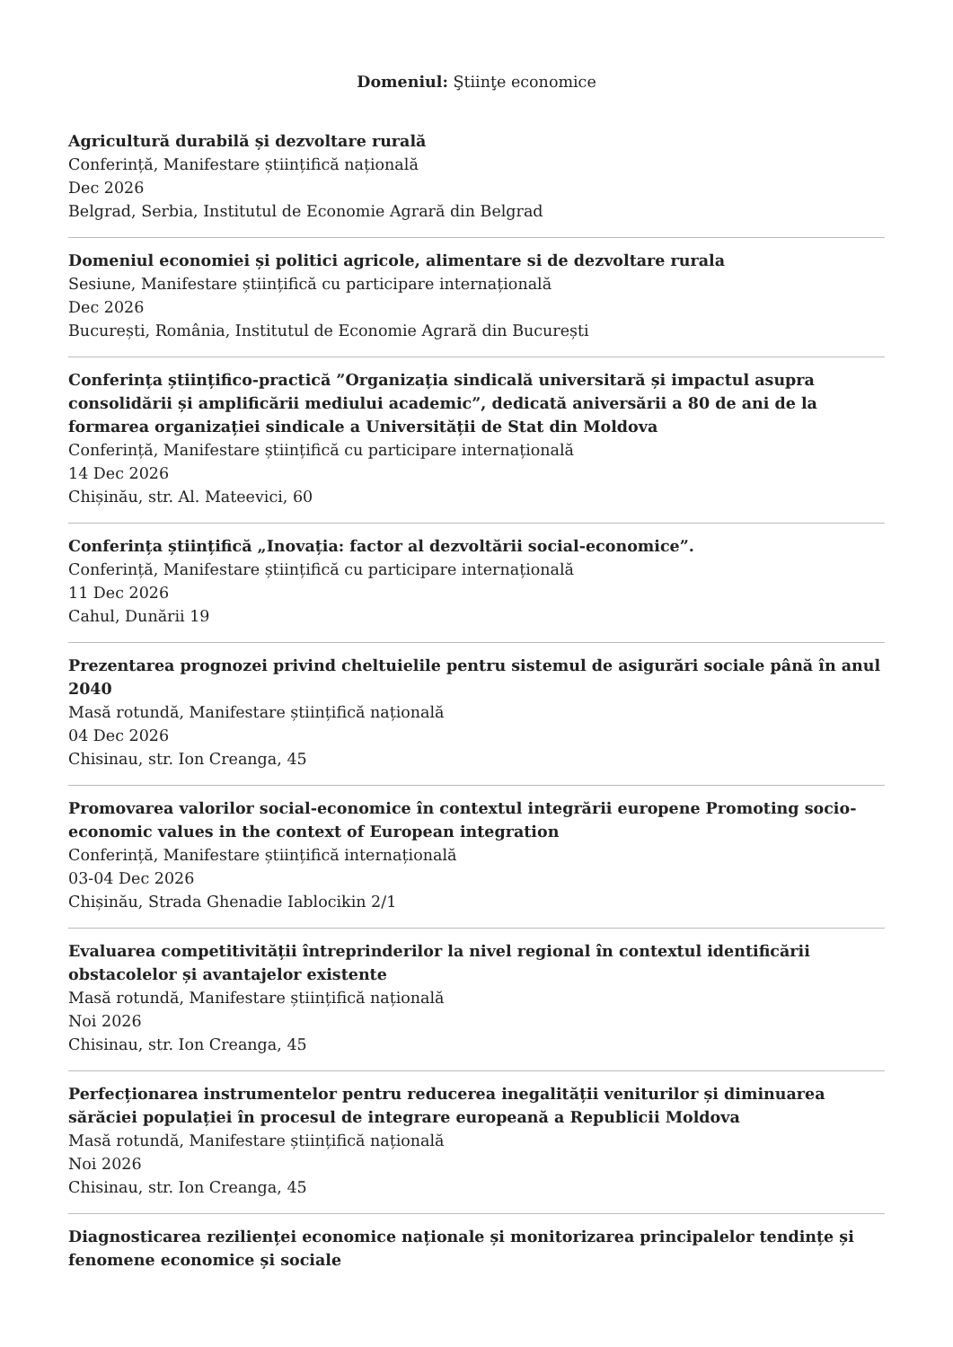Domeniul: Ştiinţe economice
Agricultură durabilă și dezvoltare rurală
Conferință, Manifestare științifică națională
Dec 2026
Belgrad, Serbia, Institutul de Economie Agrară din Belgrad
Domeniul economiei și politici agricole, alimentare si de dezvoltare rurala
Sesiune, Manifestare științifică cu participare internațională
Dec 2026
București, România, Institutul de Economie Agrară din București
Conferința științifico-practică ”Organizația sindicală universitară și impactul asupra consolidării și amplificării mediului academic”, dedicată aniversării a 80 de ani de la formarea organizației sindicale a Universității de Stat din Moldova
Conferință, Manifestare științifică cu participare internațională
14 Dec 2026
Chișinău, str. Al. Mateevici, 60
Conferința științifică „Inovația: factor al dezvoltării social-economice”.
Conferință, Manifestare științifică cu participare internațională
11 Dec 2026
Cahul, Dunării 19
Prezentarea prognozei privind cheltuielile pentru sistemul de asigurări sociale până în anul 2040
Masă rotundă, Manifestare științifică națională
04 Dec 2026
Chisinau, str. Ion Creanga, 45
Promovarea valorilor social-economice în contextul integrării europene Promoting socio-economic values in the context of European integration
Conferință, Manifestare științifică internațională
03-04 Dec 2026
Chișinău, Strada Ghenadie Iablocikin 2/1
Evaluarea competitivității întreprinderilor la nivel regional în contextul identificării obstacolelor și avantajelor existente
Masă rotundă, Manifestare științifică națională
Noi 2026
Chisinau, str. Ion Creanga, 45
Perfecționarea instrumentelor pentru reducerea inegalității veniturilor și diminuarea sărăciei populației în procesul de integrare europeană a Republicii Moldova
Masă rotundă, Manifestare științifică națională
Noi 2026
Chisinau, str. Ion Creanga, 45
Diagnosticarea rezilienței economice naționale și monitorizarea principalelor tendințe și fenomene economice și sociale